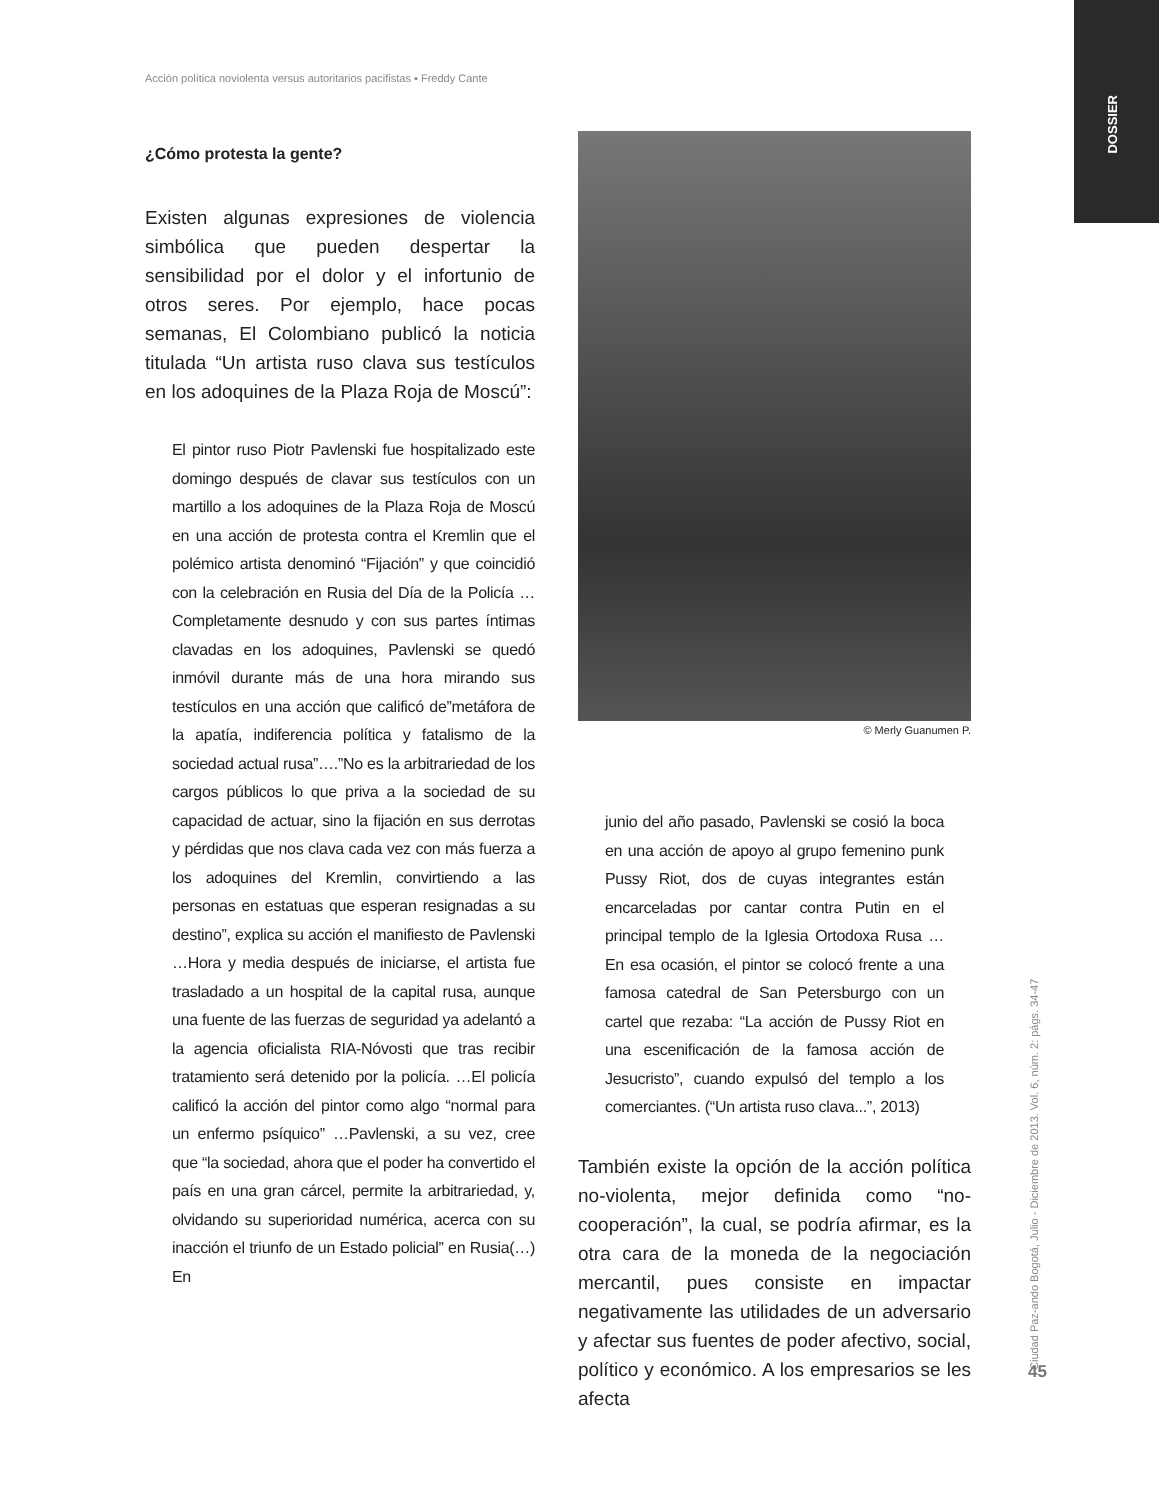Acción política noviolenta versus autoritarios pacifistas ▪ Freddy Cante
DOSSIER
¿Cómo protesta la gente?
Existen algunas expresiones de violencia simbólica que pueden despertar la sensibilidad por el dolor y el infortunio de otros seres. Por ejemplo, hace pocas semanas, El Colombiano publicó la noticia titulada “Un artista ruso clava sus testículos en los adoquines de la Plaza Roja de Moscú”:
El pintor ruso Piotr Pavlenski fue hospitalizado este domingo después de clavar sus testículos con un martillo a los adoquines de la Plaza Roja de Moscú en una acción de protesta contra el Kremlin que el polémico artista denominó “Fijación” y que coincidió con la celebración en Rusia del Día de la Policía …Completamente desnudo y con sus partes íntimas clavadas en los adoquines, Pavlenski se quedó inmóvil durante más de una hora mirando sus testículos en una acción que calificó de”metáfora de la apatía, indiferencia política y fatalismo de la sociedad actual rusa”….”No es la arbitrariedad de los cargos públicos lo que priva a la sociedad de su capacidad de actuar, sino la fijación en sus derrotas y pérdidas que nos clava cada vez con más fuerza a los adoquines del Kremlin, convirtiendo a las personas en estatuas que esperan resignadas a su destino”, explica su acción el manifiesto de Pavlenski …Hora y media después de iniciarse, el artista fue trasladado a un hospital de la capital rusa, aunque una fuente de las fuerzas de seguridad ya adelantó a la agencia oficialista RIA-Nóvosti que tras recibir tratamiento será detenido por la policía. …El policía calificó la acción del pintor como algo “normal para un enfermo psíquico” …Pavlenski, a su vez, cree que “la sociedad, ahora que el poder ha convertido el país en una gran cárcel, permite la arbitrariedad, y, olvidando su superioridad numérica, acerca con su inacción el triunfo de un Estado policial” en Rusia(…) En
© Merly Guanumen P.
junio del año pasado, Pavlenski se cosió la boca en una acción de apoyo al grupo femenino punk Pussy Riot, dos de cuyas integrantes están encarceladas por cantar contra Putin en el principal templo de la Iglesia Ortodoxa Rusa …En esa ocasión, el pintor se colocó frente a una famosa catedral de San Petersburgo con un cartel que rezaba: “La acción de Pussy Riot en una escenificación de la famosa acción de Jesucristo”, cuando expulsó del templo a los comerciantes. (“Un artista ruso clava...”, 2013)
También existe la opción de la acción política no-violenta, mejor definida como “no-cooperación”, la cual, se podría afirmar, es la otra cara de la moneda de la negociación mercantil, pues consiste en impactar negativamente las utilidades de un adversario y afectar sus fuentes de poder afectivo, social, político y económico. A los empresarios se les afecta
Ciudad Paz-ando Bogotá, Julio - Diciembre de 2013. Vol. 6, núm. 2: págs. 34-47
45